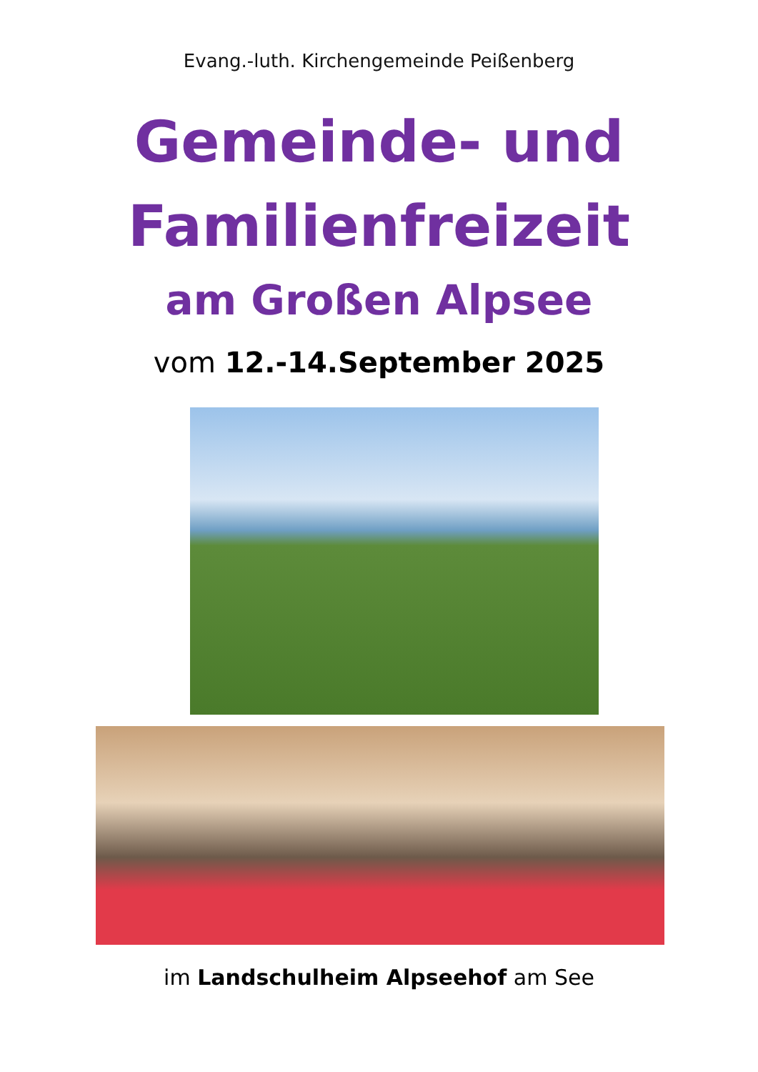Evang.-luth. Kirchengemeinde Peißenberg
Gemeinde- und
Familienfreizeit
am Großen Alpsee
vom 12.-14.September 2025
im Landschulheim Alpseehof am See